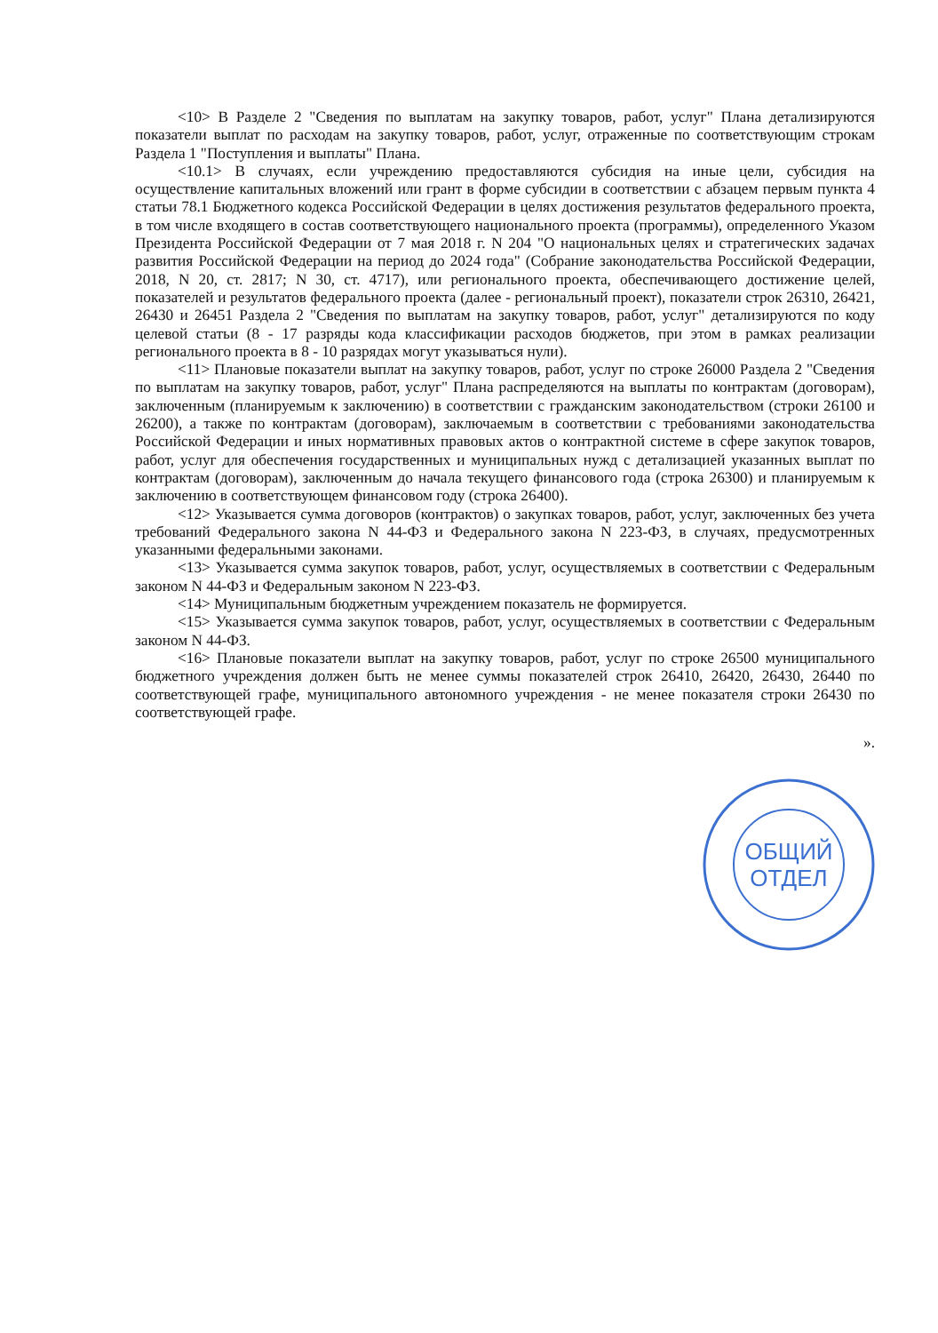<10> В Разделе 2 "Сведения по выплатам на закупку товаров, работ, услуг" Плана детализируются показатели выплат по расходам на закупку товаров, работ, услуг, отраженные по соответствующим строкам Раздела 1 "Поступления и выплаты" Плана.
<10.1> В случаях, если учреждению предоставляются субсидия на иные цели, субсидия на осуществление капитальных вложений или грант в форме субсидии в соответствии с абзацем первым пункта 4 статьи 78.1 Бюджетного кодекса Российской Федерации в целях достижения результатов федерального проекта, в том числе входящего в состав соответствующего национального проекта (программы), определенного Указом Президента Российской Федерации от 7 мая 2018 г. N 204 "О национальных целях и стратегических задачах развития Российской Федерации на период до 2024 года" (Собрание законодательства Российской Федерации, 2018, N 20, ст. 2817; N 30, ст. 4717), или регионального проекта, обеспечивающего достижение целей, показателей и результатов федерального проекта (далее - региональный проект), показатели строк 26310, 26421, 26430 и 26451 Раздела 2 "Сведения по выплатам на закупку товаров, работ, услуг" детализируются по коду целевой статьи (8 - 17 разряды кода классификации расходов бюджетов, при этом в рамках реализации регионального проекта в 8 - 10 разрядах могут указываться нули).
<11> Плановые показатели выплат на закупку товаров, работ, услуг по строке 26000 Раздела 2 "Сведения по выплатам на закупку товаров, работ, услуг" Плана распределяются на выплаты по контрактам (договорам), заключенным (планируемым к заключению) в соответствии с гражданским законодательством (строки 26100 и 26200), а также по контрактам (договорам), заключаемым в соответствии с требованиями законодательства Российской Федерации и иных нормативных правовых актов о контрактной системе в сфере закупок товаров, работ, услуг для обеспечения государственных и муниципальных нужд с детализацией указанных выплат по контрактам (договорам), заключенным до начала текущего финансового года (строка 26300) и планируемым к заключению в соответствующем финансовом году (строка 26400).
<12> Указывается сумма договоров (контрактов) о закупках товаров, работ, услуг, заключенных без учета требований Федерального закона N 44-ФЗ и Федерального закона N 223-ФЗ, в случаях, предусмотренных указанными федеральными законами.
<13> Указывается сумма закупок товаров, работ, услуг, осуществляемых в соответствии с Федеральным законом N 44-ФЗ и Федеральным законом N 223-ФЗ.
<14> Муниципальным бюджетным учреждением показатель не формируется.
<15> Указывается сумма закупок товаров, работ, услуг, осуществляемых в соответствии с Федеральным законом N 44-ФЗ.
<16> Плановые показатели выплат на закупку товаров, работ, услуг по строке 26500 муниципального бюджетного учреждения должен быть не менее суммы показателей строк 26410, 26420, 26430, 26440 по соответствующей графе, муниципального автономного учреждения - не менее показателя строки 26430 по соответствующей графе.
».
ОБЩИЙ
ОТДЕЛ